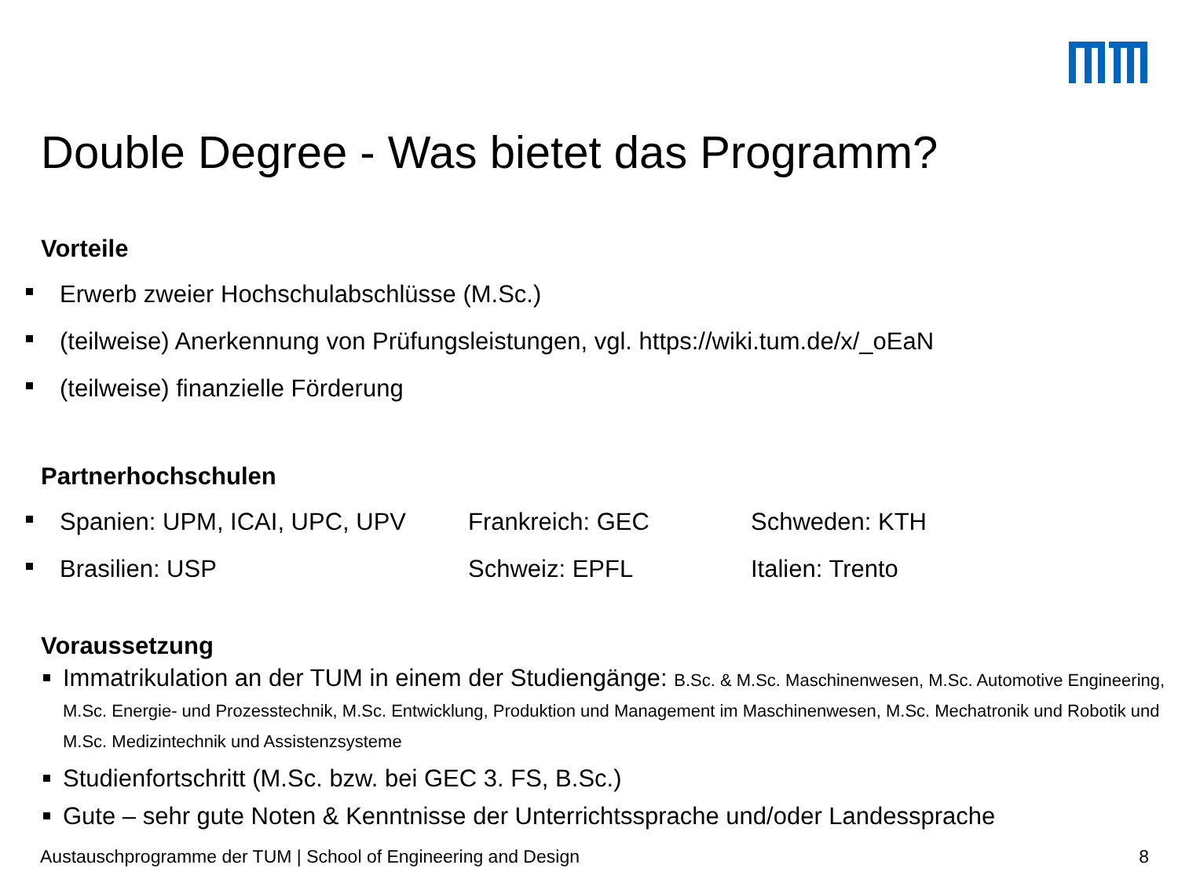Double Degree - Was bietet das Programm?
Vorteile
Erwerb zweier Hochschulabschlüsse (M.Sc.)
(teilweise) Anerkennung von Prüfungsleistungen, vgl. https://wiki.tum.de/x/_oEaN
(teilweise) finanzielle Förderung
Partnerhochschulen
Spanien: UPM, ICAI, UPC, UPV Frankreich: GEC Schweden: KTH
Brasilien: USP Schweiz: EPFL Italien: Trento
Voraussetzung
Immatrikulation an der TUM in einem der Studiengänge: B.Sc. & M.Sc. Maschinenwesen, M.Sc. Automotive Engineering, M.Sc. Energie- und Prozesstechnik, M.Sc. Entwicklung, Produktion und Management im Maschinenwesen, M.Sc. Mechatronik und Robotik und M.Sc. Medizintechnik und Assistenzsysteme
Studienfortschritt (M.Sc. bzw. bei GEC 3. FS, B.Sc.)
Gute – sehr gute Noten & Kenntnisse der Unterrichtssprache und/oder Landessprache
Austauschprogramme der TUM | School of Engineering and Design 8